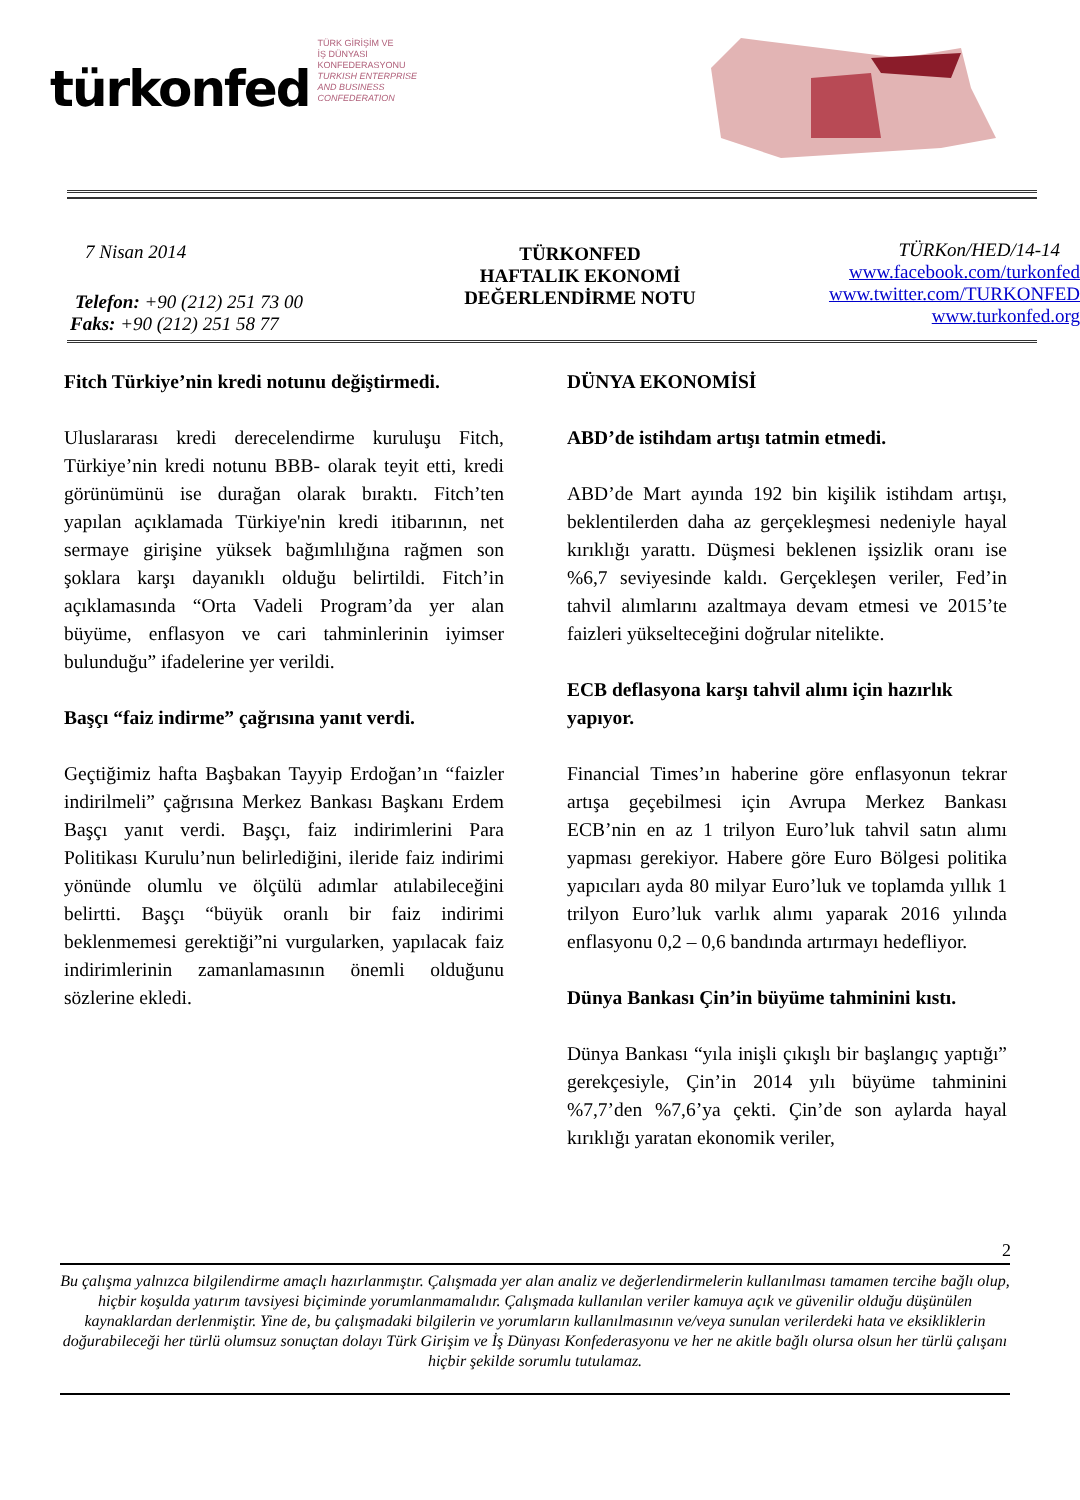türkonfed
TÜRK GİRİŞİM VE
İŞ DÜNYASI
KONFEDERASYONU
TURKISH ENTERPRISE
AND BUSINESS
CONFEDERATION
7 Nisan 2014
Telefon: +90 (212) 251 73 00
Faks: +90 (212) 251 58 77
TÜRKONFED
HAFTALIK EKONOMİ
DEĞERLENDİRME NOTU
TÜRKon/HED/14-14
www.facebook.com/turkonfed
www.twitter.com/TURKONFED
www.turkonfed.org
Fitch Türkiye’nin kredi notunu değiştirmedi.
Uluslararası kredi derecelendirme kuruluşu Fitch, Türkiye’nin kredi notunu BBB- olarak teyit etti, kredi görünümünü ise durağan olarak bıraktı. Fitch’ten yapılan açıklamada Türkiye'nin kredi itibarının, net sermaye girişine yüksek bağımlılığına rağmen son şoklara karşı dayanıklı olduğu belirtildi. Fitch’in açıklamasında “Orta Vadeli Program’da yer alan büyüme, enflasyon ve cari tahminlerinin iyimser bulunduğu” ifadelerine yer verildi.
Başçı “faiz indirme” çağrısına yanıt verdi.
Geçtiğimiz hafta Başbakan Tayyip Erdoğan’ın “faizler indirilmeli” çağrısına Merkez Bankası Başkanı Erdem Başçı yanıt verdi. Başçı, faiz indirimlerini Para Politikası Kurulu’nun belirlediğini, ileride faiz indirimi yönünde olumlu ve ölçülü adımlar atılabileceğini belirtti. Başçı “büyük oranlı bir faiz indirimi beklenmemesi gerektiği”ni vurgularken, yapılacak faiz indirimlerinin zamanlamasının önemli olduğunu sözlerine ekledi.
DÜNYA EKONOMİSİ
ABD’de istihdam artışı tatmin etmedi.
ABD’de Mart ayında 192 bin kişilik istihdam artışı, beklentilerden daha az gerçekleşmesi nedeniyle hayal kırıklığı yarattı. Düşmesi beklenen işsizlik oranı ise %6,7 seviyesinde kaldı. Gerçekleşen veriler, Fed’in tahvil alımlarını azaltmaya devam etmesi ve 2015’te faizleri yükselteceğini doğrular nitelikte.
ECB deflasyona karşı tahvil alımı için hazırlık yapıyor.
Financial Times’ın haberine göre enflasyonun tekrar artışa geçebilmesi için Avrupa Merkez Bankası ECB’nin en az 1 trilyon Euro’luk tahvil satın alımı yapması gerekiyor. Habere göre Euro Bölgesi politika yapıcıları ayda 80 milyar Euro’luk ve toplamda yıllık 1 trilyon Euro’luk varlık alımı yaparak 2016 yılında enflasyonu 0,2 – 0,6 bandında artırmayı hedefliyor.
Dünya Bankası Çin’in büyüme tahminini kıstı.
Dünya Bankası “yıla inişli çıkışlı bir başlangıç yaptığı” gerekçesiyle, Çin’in 2014 yılı büyüme tahminini %7,7’den %7,6’ya çekti. Çin’de son aylarda hayal kırıklığı yaratan ekonomik veriler,
2
Bu çalışma yalnızca bilgilendirme amaçlı hazırlanmıştır. Çalışmada yer alan analiz ve değerlendirmelerin kullanılması tamamen tercihe bağlı olup, hiçbir koşulda yatırım tavsiyesi biçiminde yorumlanmamalıdır. Çalışmada kullanılan veriler kamuya açık ve güvenilir olduğu düşünülen kaynaklardan derlenmiştir. Yine de, bu çalışmadaki bilgilerin ve yorumların kullanılmasının ve/veya sunulan verilerdeki hata ve eksikliklerin doğurabileceği her türlü olumsuz sonuçtan dolayı Türk Girişim ve İş Dünyası Konfederasyonu ve her ne akitle bağlı olursa olsun her türlü çalışanı hiçbir şekilde sorumlu tutulamaz.